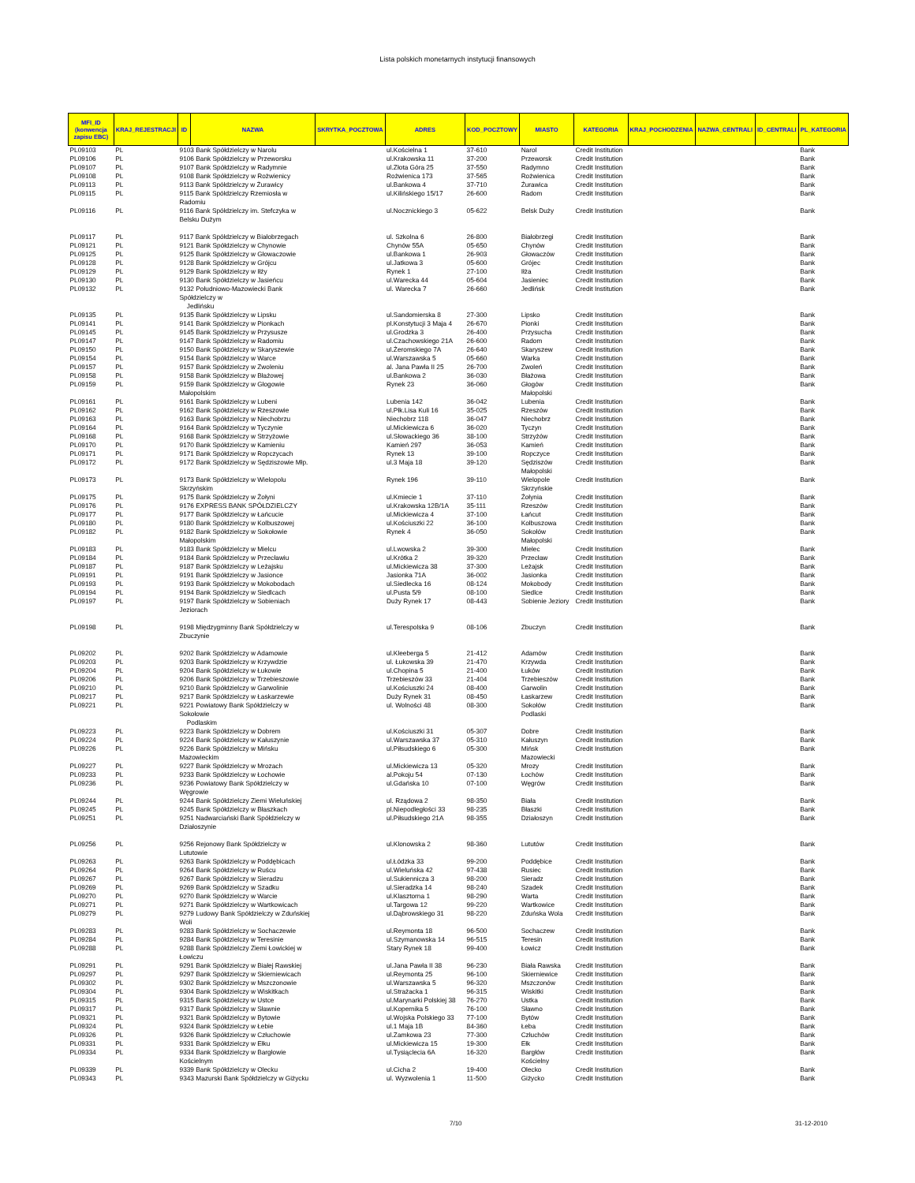Lista polskich monetarnych instytucji finansowych
| MFI_ID (konwencja zapisu EBC) | KRAJ_REJESTRACJI | ID | NAZWA | SKRYTKA_POCZTOWA | ADRES | KOD_POCZTOWY | MIASTO | KATEGORIA | KRAJ_POCHODZENIA | NAZWA_CENTRALI | ID_CENTRALI | PL_KATEGORIA |
| --- | --- | --- | --- | --- | --- | --- | --- | --- | --- | --- | --- | --- |
| PL09103 | PL | 9103 Bank Spółdzielczy w Narolu | | | ul.Kościelna 1 | 37-610 | Narol | Credit Institution | | | | Bank |
| PL09106 | PL | 9106 Bank Spółdzielczy w Przeworsku | | | ul.Krakowska 11 | 37-200 | Przeworsk | Credit Institution | | | | Bank |
| PL09107 | PL | 9107 Bank Spółdzielczy w Radymnie | | | ul.Złota Góra 25 | 37-550 | Radymno | Credit Institution | | | | Bank |
| PL09108 | PL | 9108 Bank Spółdzielczy w Rożwienicy | | | Rożwienica 173 | 37-565 | Rożwienica | Credit Institution | | | | Bank |
| PL09113 | PL | 9113 Bank Spółdzielczy w Żurawicy | | | ul.Bankowa 4 | 37-710 | Żurawica | Credit Institution | | | | Bank |
| PL09115 | PL | 9115 Bank Spółdzielczy Rzemiosła w Radomiu | | | ul.Kilińskiego 15/17 | 26-600 | Radom | Credit Institution | | | | Bank |
| PL09116 | PL | 9116 Bank Spółdzielczy im. Stefczyka w Belsku Dużym | | | ul.Nocznickiego 3 | 05-622 | Belsk Duży | Credit Institution | | | | Bank |
| PL09117 | PL | 9117 Bank Spółdzielczy w Białobrzegach | | | ul. Szkolna 6 | 26-800 | Białobrzegi | Credit Institution | | | | Bank |
| PL09121 | PL | 9121 Bank Spółdzielczy w Chynowie | | | Chynów 55A | 05-650 | Chynów | Credit Institution | | | | Bank |
| PL09125 | PL | 9125 Bank Spółdzielczy w Głowaczowie | | | ul.Bankowa 1 | 26-903 | Głowaczów | Credit Institution | | | | Bank |
| PL09128 | PL | 9128 Bank Spółdzielczy w Grójcu | | | ul.Jatkowa 3 | 05-600 | Grójec | Credit Institution | | | | Bank |
| PL09129 | PL | 9129 Bank Spółdzielczy w Iłży | | | Rynek 1 | 27-100 | Iłża | Credit Institution | | | | Bank |
| PL09130 | PL | 9130 Bank Spółdzielczy w Jasieńcu | | | ul.Warecka 44 | 05-604 | Jasieniec | Credit Institution | | | | Bank |
| PL09132 | PL | 9132 Południowo-Mazowiecki Bank Spółdzielczy w Jedlińsku | | | ul. Warecka 7 | 26-660 | Jedlińsk | Credit Institution | | | | Bank |
| PL09135 | PL | 9135 Bank Spółdzielczy w Lipsku | | | ul.Sandomierska 8 | 27-300 | Lipsko | Credit Institution | | | | Bank |
| PL09141 | PL | 9141 Bank Spółdzielczy w Pionkach | | | pl.Konstytucji 3 Maja 4 | 26-670 | Pionki | Credit Institution | | | | Bank |
| PL09145 | PL | 9145 Bank Spółdzielczy w Przysusze | | | ul.Grodzka 3 | 26-400 | Przysucha | Credit Institution | | | | Bank |
| PL09147 | PL | 9147 Bank Spółdzielczy w Radomiu | | | ul.Czachowskiego 21A | 26-600 | Radom | Credit Institution | | | | Bank |
| PL09150 | PL | 9150 Bank Spółdzielczy w Skaryszewie | | | ul.Żeromskiego 7A | 26-640 | Skaryszew | Credit Institution | | | | Bank |
| PL09154 | PL | 9154 Bank Spółdzielczy w Warce | | | ul.Warszawska 5 | 05-660 | Warka | Credit Institution | | | | Bank |
| PL09157 | PL | 9157 Bank Spółdzielczy w Zwoleniu | | | al. Jana Pawła II 25 | 26-700 | Zwoleń | Credit Institution | | | | Bank |
| PL09158 | PL | 9158 Bank Spółdzielczy w Błażowej | | | ul.Bankowa 2 | 36-030 | Błażowa | Credit Institution | | | | Bank |
| PL09159 | PL | 9159 Bank Spółdzielczy w Głogowie Małopolskim | | | Rynek 23 | 36-060 | Głogów Małopolski | Credit Institution | | | | Bank |
| PL09161 | PL | 9161 Bank Spółdzielczy w Lubeni | | | Lubenia 142 | 36-042 | Lubenia | Credit Institution | | | | Bank |
| PL09162 | PL | 9162 Bank Spółdzielczy w Rzeszowie | | | ul.Płk.Lisa Kuli 16 | 35-025 | Rzeszów | Credit Institution | | | | Bank |
| PL09163 | PL | 9163 Bank Spółdzielczy w Niechobrzu | | | Niechobrz 118 | 36-047 | Niechobrz | Credit Institution | | | | Bank |
| PL09164 | PL | 9164 Bank Spółdzielczy w Tyczynie | | | ul.Mickiewicza 6 | 36-020 | Tyczyn | Credit Institution | | | | Bank |
| PL09168 | PL | 9168 Bank Spółdzielczy w Strzyżowie | | | ul.Słowackiego 36 | 38-100 | Strzyżów | Credit Institution | | | | Bank |
| PL09170 | PL | 9170 Bank Spółdzielczy w Kamieniu | | | Kamień 297 | 36-053 | Kamień | Credit Institution | | | | Bank |
| PL09171 | PL | 9171 Bank Spółdzielczy w Ropczycach | | | Rynek 13 | 39-100 | Ropczyce | Credit Institution | | | | Bank |
| PL09172 | PL | 9172 Bank Spółdzielczy w Sędziszowie Młp. | | | ul.3 Maja 18 | 39-120 | Sędziszów Małopolski | Credit Institution | | | | Bank |
| PL09173 | PL | 9173 Bank Spółdzielczy w Wielopolu Skrzyńskim | | | Rynek 196 | 39-110 | Wielopole Skrzyńskie | Credit Institution | | | | Bank |
| PL09175 | PL | 9175 Bank Spółdzielczy w Żołyni | | | ul.Kmiecie 1 | 37-110 | Żołynia | Credit Institution | | | | Bank |
| PL09176 | PL | 9176 EXPRESS BANK SPÓŁDZIELCZY | | | ul.Krakowska 12B/1A | 35-111 | Rzeszów | Credit Institution | | | | Bank |
| PL09177 | PL | 9177 Bank Spółdzielczy w Łańcucie | | | ul.Mickiewicza 4 | 37-100 | Łańcut | Credit Institution | | | | Bank |
| PL09180 | PL | 9180 Bank Spółdzielczy w Kolbuszowej | | | ul.Kościuszki 22 | 36-100 | Kolbuszowa | Credit Institution | | | | Bank |
| PL09182 | PL | 9182 Bank Spółdzielczy w Sokołowie Małopolskim | | | Rynek 4 | 36-050 | Sokołów Małopolski | Credit Institution | | | | Bank |
| PL09183 | PL | 9183 Bank Spółdzielczy w Mielcu | | | ul.Lwowska 2 | 39-300 | Mielec | Credit Institution | | | | Bank |
| PL09184 | PL | 9184 Bank Spółdzielczy w Przecławiu | | | ul.Krótka 2 | 39-320 | Przecław | Credit Institution | | | | Bank |
| PL09187 | PL | 9187 Bank Spółdzielczy w Leżajsku | | | ul.Mickiewicza 38 | 37-300 | Leżajsk | Credit Institution | | | | Bank |
| PL09191 | PL | 9191 Bank Spółdzielczy w Jasionce | | | Jasionka 71A | 36-002 | Jasionka | Credit Institution | | | | Bank |
| PL09193 | PL | 9193 Bank Spółdzielczy w Mokobodach | | | ul.Siedlecka 16 | 08-124 | Mokobody | Credit Institution | | | | Bank |
| PL09194 | PL | 9194 Bank Spółdzielczy w Siedlcach | | | ul.Pusta 5/9 | 08-100 | Siedlce | Credit Institution | | | | Bank |
| PL09197 | PL | 9197 Bank Spółdzielczy w Sobieniach Jeziorach | | | Duży Rynek 17 | 08-443 | Sobienie Jeziory | Credit Institution | | | | Bank |
| PL09198 | PL | 9198 Międzygminny Bank Spółdzielczy w Zbuczynie | | | ul.Terespolska 9 | 08-106 | Zbuczyn | Credit Institution | | | | Bank |
| PL09202 | PL | 9202 Bank Spółdzielczy w Adamowie | | | ul.Kleeberga 5 | 21-412 | Adamów | Credit Institution | | | | Bank |
| PL09203 | PL | 9203 Bank Spółdzielczy w Krzywdzie | | | ul. Łukowska 39 | 21-470 | Krzywda | Credit Institution | | | | Bank |
| PL09204 | PL | 9204 Bank Spółdzielczy w Łukowie | | | ul.Chopina 5 | 21-400 | Łuków | Credit Institution | | | | Bank |
| PL09206 | PL | 9206 Bank Spółdzielczy w Trzebieszowie | | | Trzebieszów 33 | 21-404 | Trzebieszów | Credit Institution | | | | Bank |
| PL09210 | PL | 9210 Bank Spółdzielczy w Garwolinie | | | ul.Kościuszki 24 | 08-400 | Garwolin | Credit Institution | | | | Bank |
| PL09217 | PL | 9217 Bank Spółdzielczy w Łaskarzewie | | | Duży Rynek 31 | 08-450 | Łaskarzew | Credit Institution | | | | Bank |
| PL09221 | PL | 9221 Powiatowy Bank Spółdzielczy w Sokołowie Podlaskim | | | ul. Wolności 48 | 08-300 | Sokołów Podlaski | Credit Institution | | | | Bank |
| PL09223 | PL | 9223 Bank Spółdzielczy w Dobrem | | | ul.Kościuszki 31 | 05-307 | Dobre | Credit Institution | | | | Bank |
| PL09224 | PL | 9224 Bank Spółdzielczy w Kałuszynie | | | ul.Warszawska 37 | 05-310 | Kałuszyn | Credit Institution | | | | Bank |
| PL09226 | PL | 9226 Bank Spółdzielczy w Mińsku Mazowieckim | | | ul.Piłsudskiego 6 | 05-300 | Mińsk Mazowiecki | Credit Institution | | | | Bank |
| PL09227 | PL | 9227 Bank Spółdzielczy w Mrozach | | | ul.Mickiewicza 13 | 05-320 | Mrozy | Credit Institution | | | | Bank |
| PL09233 | PL | 9233 Bank Spółdzielczy w Łochowie | | | al.Pokoju 54 | 07-130 | Łochów | Credit Institution | | | | Bank |
| PL09236 | PL | 9236 Powiatowy Bank Spółdzielczy w Węgrowie | | | ul.Gdańska 10 | 07-100 | Węgrów | Credit Institution | | | | Bank |
| PL09244 | PL | 9244 Bank Spółdzielczy Ziemi Wieluńskiej | | | ul. Rządowa 2 | 98-350 | Biała | Credit Institution | | | | Bank |
| PL09245 | PL | 9245 Bank Spółdzielczy w Błaszkach | | | pl.Niepodległości 33 | 98-235 | Błaszki | Credit Institution | | | | Bank |
| PL09251 | PL | 9251 Nadwarciański Bank Spółdzielczy w Działoszynie | | | ul.Piłsudskiego 21A | 98-355 | Działoszyn | Credit Institution | | | | Bank |
| PL09256 | PL | 9256 Rejonowy Bank Spółdzielczy w Lututowie | | | ul.Klonowska 2 | 98-360 | Lututów | Credit Institution | | | | Bank |
| PL09263 | PL | 9263 Bank Spółdzielczy w Poddębicach | | | ul.Łódzka 33 | 99-200 | Poddębice | Credit Institution | | | | Bank |
| PL09264 | PL | 9264 Bank Spółdzielczy w Ruścu | | | ul.Wieluńska 42 | 97-438 | Rusiec | Credit Institution | | | | Bank |
| PL09267 | PL | 9267 Bank Spółdzielczy w Sieradzu | | | ul.Sukiennicza 3 | 98-200 | Sieradz | Credit Institution | | | | Bank |
| PL09269 | PL | 9269 Bank Spółdzielczy w Szadku | | | ul.Sieradzka 14 | 98-240 | Szadek | Credit Institution | | | | Bank |
| PL09270 | PL | 9270 Bank Spółdzielczy w Warcie | | | ul.Klasztorna 1 | 98-290 | Warta | Credit Institution | | | | Bank |
| PL09271 | PL | 9271 Bank Spółdzielczy w Wartkowicach | | | ul.Targowa 12 | 99-220 | Wartkowice | Credit Institution | | | | Bank |
| PL09279 | PL | 9279 Ludowy Bank Spółdzielczy w Zduńskiej Woli | | | ul.Dąbrowskiego 31 | 98-220 | Zduńska Wola | Credit Institution | | | | Bank |
| PL09283 | PL | 9283 Bank Spółdzielczy w Sochaczewie | | | ul.Reymonta 18 | 96-500 | Sochaczew | Credit Institution | | | | Bank |
| PL09284 | PL | 9284 Bank Spółdzielczy w Teresinie | | | ul.Szymanowska 14 | 96-515 | Teresin | Credit Institution | | | | Bank |
| PL09288 | PL | 9288 Bank Spółdzielczy Ziemi Łowickiej w Łowiczu | | | Stary Rynek 18 | 99-400 | Łowicz | Credit Institution | | | | Bank |
| PL09291 | PL | 9291 Bank Spółdzielczy w Białej Rawskiej | | | ul.Jana Pawła II 38 | 96-230 | Biała Rawska | Credit Institution | | | | Bank |
| PL09297 | PL | 9297 Bank Spółdzielczy w Skierniewicach | | | ul.Reymonta 25 | 96-100 | Skierniewice | Credit Institution | | | | Bank |
| PL09302 | PL | 9302 Bank Spółdzielczy w Mszczonowie | | | ul.Warszawska 5 | 96-320 | Mszczonów | Credit Institution | | | | Bank |
| PL09304 | PL | 9304 Bank Spółdzielczy w Wiskitkach | | | ul.Strażacka 1 | 96-315 | Wiskitki | Credit Institution | | | | Bank |
| PL09315 | PL | 9315 Bank Spółdzielczy w Ustce | | | ul.Marynarki Polskiej 38 | 76-270 | Ustka | Credit Institution | | | | Bank |
| PL09317 | PL | 9317 Bank Spółdzielczy w Sławnie | | | ul.Kopernika 5 | 76-100 | Sławno | Credit Institution | | | | Bank |
| PL09321 | PL | 9321 Bank Spółdzielczy w Bytowie | | | ul.Wojska Polskiego 33 | 77-100 | Bytów | Credit Institution | | | | Bank |
| PL09324 | PL | 9324 Bank Spółdzielczy w Łebie | | | ul.1 Maja 1B | 84-360 | Łeba | Credit Institution | | | | Bank |
| PL09326 | PL | 9326 Bank Spółdzielczy w Człuchowie | | | ul.Zamkowa 23 | 77-300 | Człuchów | Credit Institution | | | | Bank |
| PL09331 | PL | 9331 Bank Spółdzielczy w Ełku | | | ul.Mickiewicza 15 | 19-300 | Ełk | Credit Institution | | | | Bank |
| PL09334 | PL | 9334 Bank Spółdzielczy w Bargłowie Kościelnym | | | ul.Tysiąclecia 6A | 16-320 | Bargłów Kościelny | Credit Institution | | | | Bank |
| PL09339 | PL | 9339 Bank Spółdzielczy w Olecku | | | ul.Cicha 2 | 19-400 | Olecko | Credit Institution | | | | Bank |
| PL09343 | PL | 9343 Mazurski Bank Spółdzielczy w Giżycku | | | ul. Wyzwolenia 1 | 11-500 | Giżycko | Credit Institution | | | | Bank |
7/10 31-12-2010